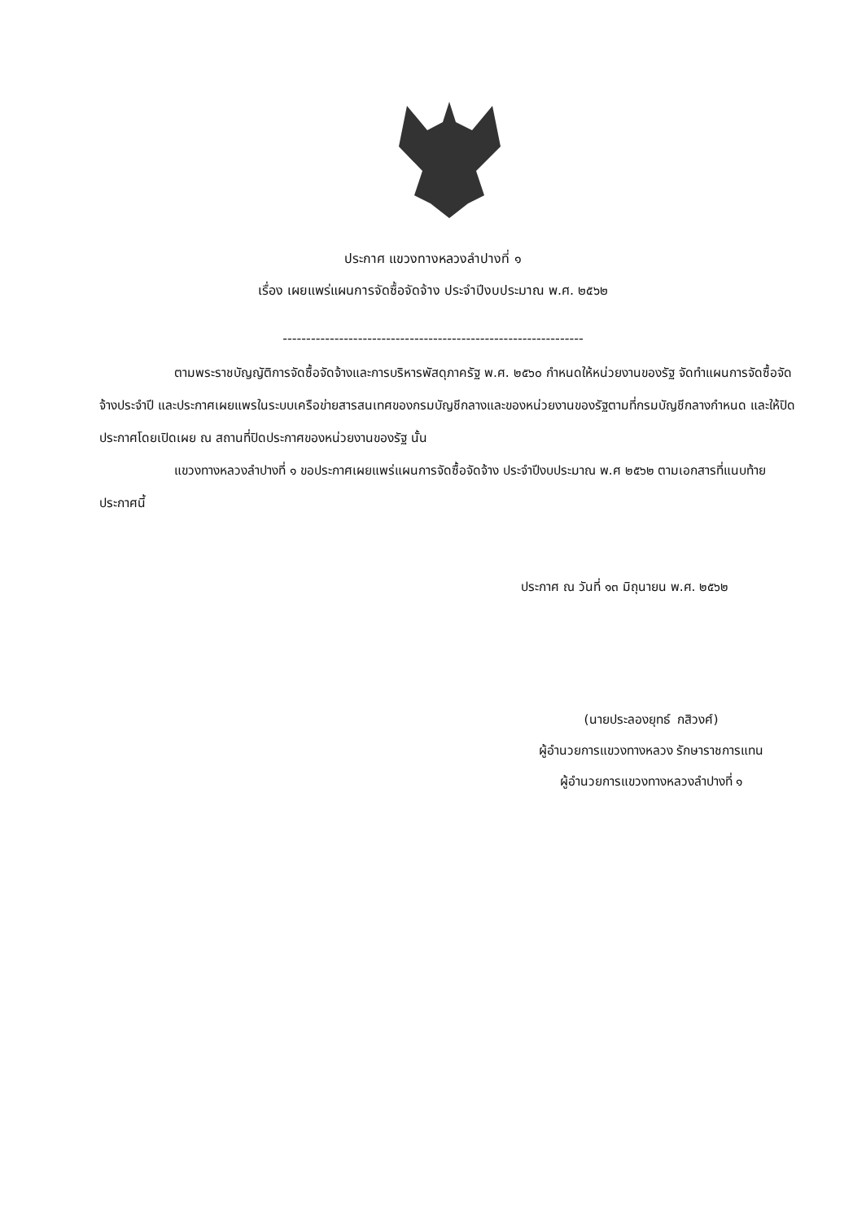ประกาศ แขวงทางหลวงลำปางที่ ๑
เรื่อง เผยแพร่แผนการจัดซื้อจัดจ้าง ประจำปีงบประมาณ พ.ศ. ๒๕๖๒
----------------------------------------------------------------
ตามพระราชบัญญัติการจัดซื้อจัดจ้างและการบริหารพัสดุภาครัฐ พ.ศ. ๒๕๖๐ กำหนดให้หน่วยงานของรัฐ จัดทำแผนการจัดซื้อจัดจ้างประจำปี และประกาศเผยแพรในระบบเครือข่ายสารสนเทศของกรมบัญชีกลางและของหน่วยงานของรัฐตามที่กรมบัญชีกลางกำหนด และให้ปิดประกาศโดยเปิดเผย ณ สถานที่ปิดประกาศของหน่วยงานของรัฐ นั้น
แขวงทางหลวงลำปางที่ ๑ ขอประกาศเผยแพร่แผนการจัดซื้อจัดจ้าง ประจำปีงบประมาณ พ.ศ ๒๕๖๒ ตามเอกสารที่แนบท้ายประกาศนี้
ประกาศ ณ วันที่ ๑๓ มิถุนายน พ.ศ. ๒๕๖๒
(นายประลองยุทธ์ กสิวงศ์)
ผู้อำนวยการแขวงทางหลวง รักษาราชการแทน
ผู้อำนวยการแขวงทางหลวงลำปางที่ ๑